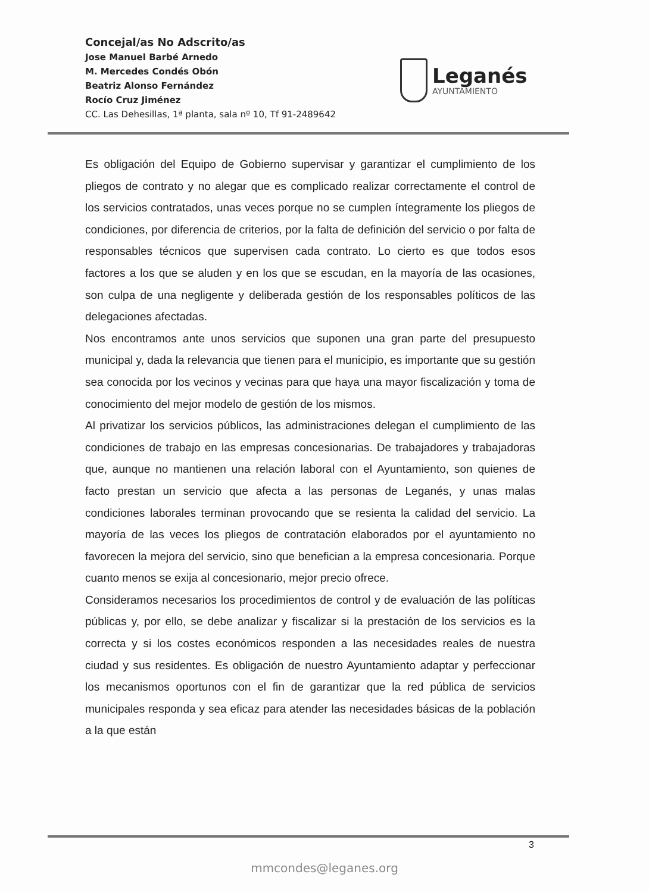Concejal/as No Adscrito/as
Jose Manuel Barbé Arnedo
M. Mercedes Condés Obón
Beatriz Alonso Fernández
Rocío Cruz Jiménez
CC. Las Dehesillas, 1ª planta, sala nº 10, Tf 91-2489642
Leganés
AYUNTAMIENTO
Es obligación del Equipo de Gobierno supervisar y garantizar el cumplimiento de los pliegos de contrato y no alegar que es complicado realizar correctamente el control de los servicios contratados, unas veces porque no se cumplen íntegramente los pliegos de condiciones, por diferencia de criterios, por la falta de definición del servicio o por falta de responsables técnicos que supervisen cada contrato. Lo cierto es que todos esos factores a los que se aluden y en los que se escudan, en la mayoría de las ocasiones, son culpa de una negligente y deliberada gestión de los responsables políticos de las delegaciones afectadas.
Nos encontramos ante unos servicios que suponen una gran parte del presupuesto municipal y, dada la relevancia que tienen para el municipio, es importante que su gestión sea conocida por los vecinos y vecinas para que haya una mayor fiscalización y toma de conocimiento del mejor modelo de gestión de los mismos.
Al privatizar los servicios públicos, las administraciones delegan el cumplimiento de las condiciones de trabajo en las empresas concesionarias. De trabajadores y trabajadoras que, aunque no mantienen una relación laboral con el Ayuntamiento, son quienes de facto prestan un servicio que afecta a las personas de Leganés, y unas malas condiciones laborales terminan provocando que se resienta la calidad del servicio. La mayoría de las veces los pliegos de contratación elaborados por el ayuntamiento no favorecen la mejora del servicio, sino que benefician a la empresa concesionaria. Porque cuanto menos se exija al concesionario, mejor precio ofrece.
Consideramos necesarios los procedimientos de control y de evaluación de las políticas públicas y, por ello, se debe analizar y fiscalizar si la prestación de los servicios es la correcta y si los costes económicos responden a las necesidades reales de nuestra ciudad y sus residentes. Es obligación de nuestro Ayuntamiento adaptar y perfeccionar los mecanismos oportunos con el fin de garantizar que la red pública de servicios municipales responda y sea eficaz para atender las necesidades básicas de la población a la que están
3
mmcondes@leganes.org